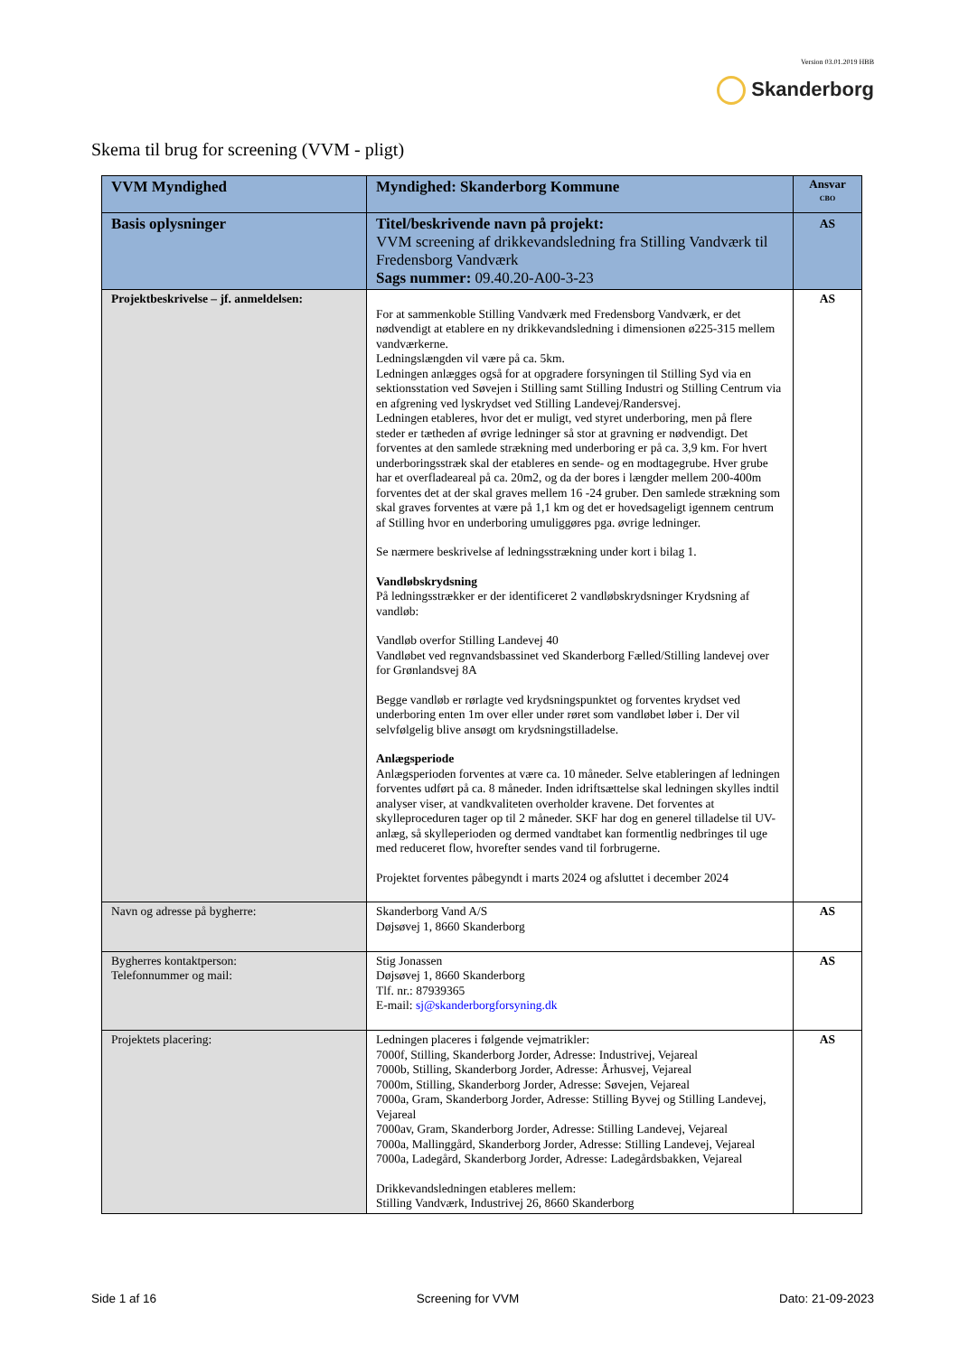Version 03.01.2019 HBB
Skanderborg
Skema til brug for screening (VVM - pligt)
| VVM Myndighed | Myndighed: Skanderborg Kommune | Ansvar CBO |
| Basis oplysninger | Titel/beskrivende navn på projekt: VVM screening af drikkevandsledning fra Stilling Vandværk til Fredensborg Vandværk Sags nummer: 09.40.20-A00-3-23 | AS |
| Projektbeskrivelse – jf. anmeldelsen: | For at sammenkoble Stilling Vandværk med Fredensborg Vandværk, er det nødvendigt at etablere en ny drikkevandsledning i dimensionen ø225-315 mellem vandværkerne. Ledningslængden vil være på ca. 5km. Ledningen anlægges også for at opgradere forsyningen til Stilling Syd via en sektionsstation ved Søvejen i Stilling samt Stilling Industri og Stilling Centrum via en afgrening ved lyskrydset ved Stilling Landevej/Randersvej. Ledningen etableres, hvor det er muligt, ved styret underboring, men på flere steder er tætheden af øvrige ledninger så stor at gravning er nødvendigt. Det forventes at den samlede strækning med underboring er på ca. 3,9 km. For hvert underboringsstræk skal der etableres en sende- og en modtagegrube. Hver grube har et overfladeareal på ca. 20m2, og da der bores i længder mellem 200-400m forventes det at der skal graves mellem 16 -24 gruber. Den samlede strækning som skal graves forventes at være på 1,1 km og det er hovedsageligt igennem centrum af Stilling hvor en underboring umuliggøres pga. øvrige ledninger. Se nærmere beskrivelse af ledningsstrækning under kort i bilag 1. Vandløbskrydsning På ledningsstrækker er der identificeret 2 vandløbskrydsninger Krydsning af vandløb: Vandløb overfor Stilling Landevej 40 Vandløbet ved regnvandsbassinet ved Skanderborg Fælled/Stilling landevej over for Grønlandsvej 8A Begge vandløb er rørlagte ved krydsningspunktet og forventes krydset ved underboring enten 1m over eller under røret som vandløbet løber i. Der vil selvfølgelig blive ansøgt om krydsningstilladelse. Anlægsperiode Anlægsperioden forventes at være ca. 10 måneder. Selve etableringen af ledningen forventes udført på ca. 8 måneder. Inden idriftsættelse skal ledningen skylles indtil analyser viser, at vandkvaliteten overholder kravene. Det forventes at skylleproceduren tager op til 2 måneder. SKF har dog en generel tilladelse til UV-anlæg, så skylleperioden og dermed vandtabet kan formentlig nedbringes til uge med reduceret flow, hvorefter sendes vand til forbrugerne. Projektet forventes påbegyndt i marts 2024 og afsluttet i december 2024 | AS |
| Navn og adresse på bygherre: | Skanderborg Vand A/S Døjsøvej 1, 8660 Skanderborg | AS |
| Bygherres kontaktperson: Telefonnummer og mail: | Stig Jonassen Døjsøvej 1, 8660 Skanderborg Tlf. nr.: 87939365 E-mail: sj@skanderborgforsyning.dk | AS |
| Projektets placering: | Ledningen placeres i følgende vejmatrikler: 7000f, Stilling, Skanderborg Jorder, Adresse: Industrivej, Vejareal 7000b, Stilling, Skanderborg Jorder, Adresse: Århusvej, Vejareal 7000m, Stilling, Skanderborg Jorder, Adresse: Søvejen, Vejareal 7000a, Gram, Skanderborg Jorder, Adresse: Stilling Byvej og Stilling Landevej, Vejareal 7000av, Gram, Skanderborg Jorder, Adresse: Stilling Landevej, Vejareal 7000a, Mallinggård, Skanderborg Jorder, Adresse: Stilling Landevej, Vejareal 7000a, Ladegård, Skanderborg Jorder, Adresse: Ladegårdsbakken, Vejareal Drikkevandsledningen etableres mellem: Stilling Vandværk, Industrivej 26, 8660 Skanderborg | AS |
Side 1 af 16 Screening for VVM Dato: 21-09-2023